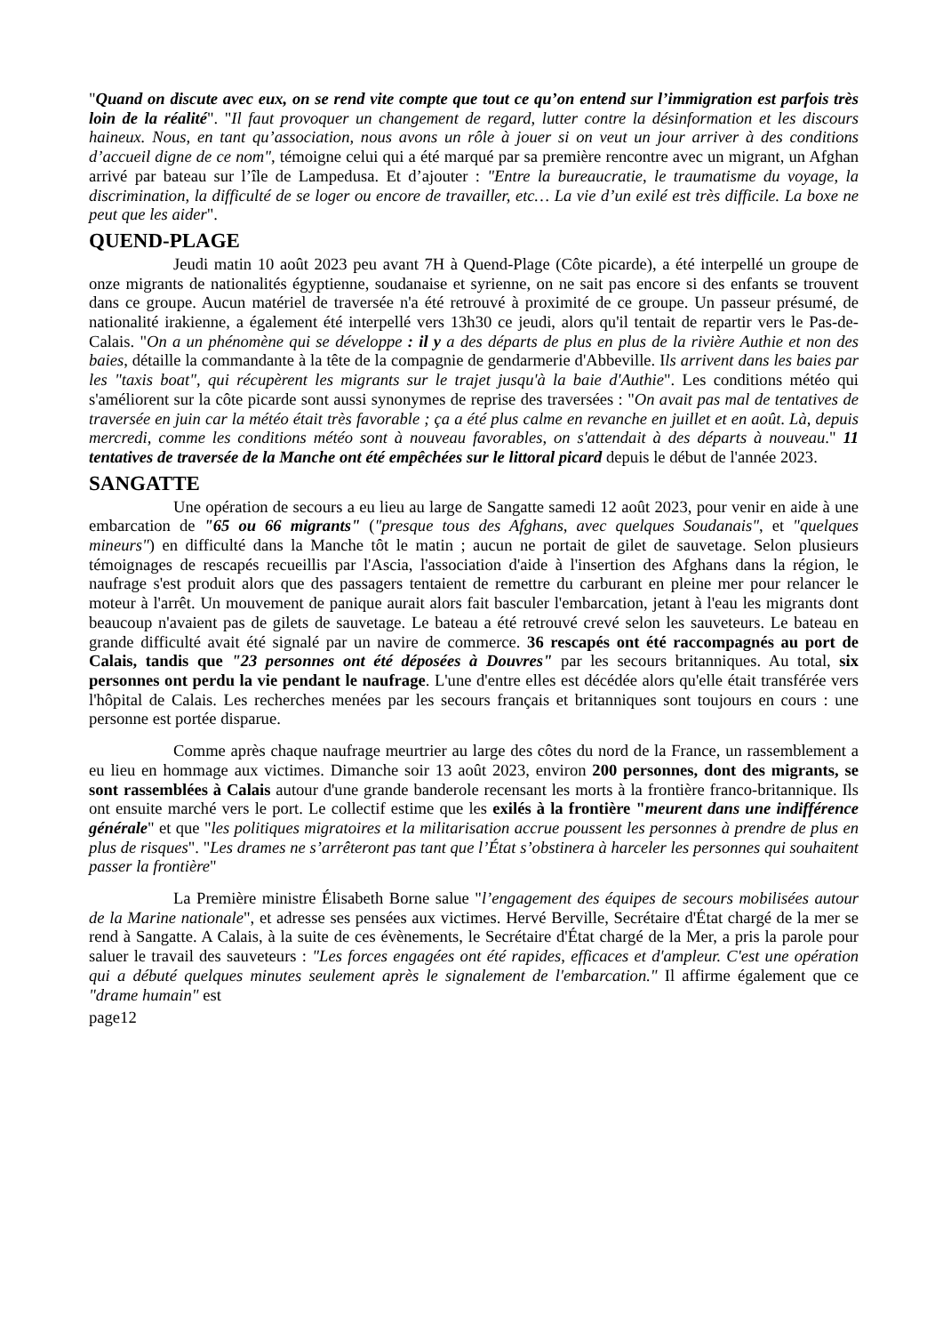"Quand on discute avec eux, on se rend vite compte que tout ce qu’on entend sur l’immigration est parfois très loin de la réalité". "Il faut provoquer un changement de regard, lutter contre la désinformation et les discours haineux. Nous, en tant qu’association, nous avons un rôle à jouer si on veut un jour arriver à des conditions d’accueil digne de ce nom", témoigne celui qui a été marqué par sa première rencontre avec un migrant, un Afghan arrivé par bateau sur l’île de Lampedusa. Et d’ajouter : "Entre la bureaucratie, le traumatisme du voyage, la discrimination, la difficulté de se loger ou encore de travailler, etc… La vie d’un exilé est très difficile. La boxe ne peut que les aider".
QUEND-PLAGE
Jeudi matin 10 août 2023 peu avant 7H à Quend-Plage (Côte picarde), a été interpellé un groupe de onze migrants de nationalités égyptienne, soudanaise et syrienne, on ne sait pas encore si des enfants se trouvent dans ce groupe. Aucun matériel de traversée n'a été retrouvé à proximité de ce groupe. Un passeur présumé, de nationalité irakienne, a également été interpellé vers 13h30 ce jeudi, alors qu'il tentait de repartir vers le Pas-de-Calais. "On a un phénomène qui se développe : il y a des départs de plus en plus de la rivière Authie et non des baies, détaille la commandante à la tête de la compagnie de gendarmerie d'Abbeville. Ils arrivent dans les baies par les "taxis boat", qui récupèrent les migrants sur le trajet jusqu'à la baie d'Authie". Les conditions météo qui s'améliorent sur la côte picarde sont aussi synonymes de reprise des traversées : "On avait pas mal de tentatives de traversée en juin car la météo était très favorable ; ça a été plus calme en revanche en juillet et en août. Là, depuis mercredi, comme les conditions météo sont à nouveau favorables, on s'attendait à des départs à nouveau." 11 tentatives de traversée de la Manche ont été empêchées sur le littoral picard depuis le début de l'année 2023.
SANGATTE
Une opération de secours a eu lieu au large de Sangatte samedi 12 août 2023, pour venir en aide à une embarcation de "65 ou 66 migrants" ("presque tous des Afghans, avec quelques Soudanais", et "quelques mineurs") en difficulté dans la Manche tôt le matin ; aucun ne portait de gilet de sauvetage. Selon plusieurs témoignages de rescapés recueillis par l'Ascia, l'association d'aide à l'insertion des Afghans dans la région, le naufrage s'est produit alors que des passagers tentaient de remettre du carburant en pleine mer pour relancer le moteur à l'arrêt. Un mouvement de panique aurait alors fait basculer l'embarcation, jetant à l'eau les migrants dont beaucoup n'avaient pas de gilets de sauvetage. Le bateau a été retrouvé crevé selon les sauveteurs. Le bateau en grande difficulté avait été signalé par un navire de commerce. 36 rescapés ont été raccompagnés au port de Calais, tandis que "23 personnes ont été déposées à Douvres" par les secours britanniques. Au total, six personnes ont perdu la vie pendant le naufrage. L'une d'entre elles est décédée alors qu'elle était transférée vers l'hôpital de Calais. Les recherches menées par les secours français et britanniques sont toujours en cours : une personne est portée disparue.
Comme après chaque naufrage meurtrier au large des côtes du nord de la France, un rassemblement a eu lieu en hommage aux victimes. Dimanche soir 13 août 2023, environ 200 personnes, dont des migrants, se sont rassemblées à Calais autour d'une grande banderole recensant les morts à la frontière franco-britannique. Ils ont ensuite marché vers le port. Le collectif estime que les exilés à la frontière "meurent dans une indifférence générale" et que "les politiques migratoires et la militarisation accrue poussent les personnes à prendre de plus en plus de risques". "Les drames ne s’arrêteront pas tant que l’État s’obstinera à harceler les personnes qui souhaitent passer la frontière"
La Première ministre Élisabeth Borne salue "l’engagement des équipes de secours mobilisées autour de la Marine nationale", et adresse ses pensées aux victimes. Hervé Berville, Secrétaire d'État chargé de la mer se rend à Sangatte. A Calais, à la suite de ces évènements, le Secrétaire d'État chargé de la Mer, a pris la parole pour saluer le travail des sauveteurs : "Les forces engagées ont été rapides, efficaces et d'ampleur. C'est une opération qui a débuté quelques minutes seulement après le signalement de l'embarcation." Il affirme également que ce "drame humain" est
page12